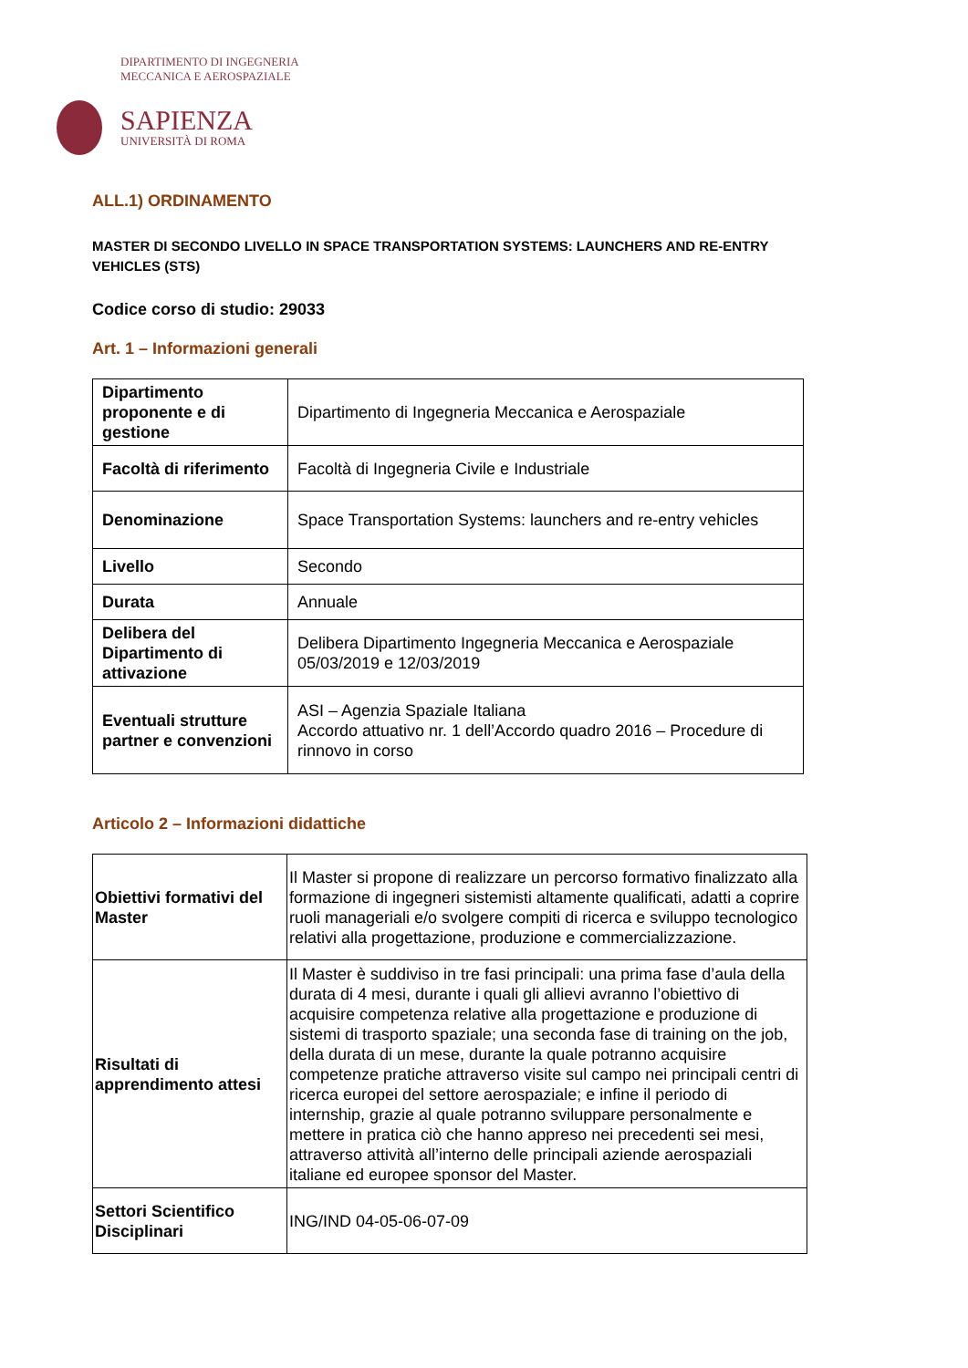DIPARTIMENTO DI INGEGNERIA
MECCANICA E AEROSPAZIALE
SAPIENZA
UNIVERSITÀ DI ROMA
ALL.1) ORDINAMENTO
MASTER DI SECONDO LIVELLO IN SPACE TRANSPORTATION SYSTEMS: LAUNCHERS AND RE-ENTRY VEHICLES (STS)
Codice corso di studio: 29033
Art. 1 – Informazioni generali
| Dipartimento proponente e di gestione | Dipartimento di Ingegneria Meccanica e Aerospaziale |
| Facoltà di riferimento | Facoltà di Ingegneria Civile e Industriale |
| Denominazione | Space Transportation Systems: launchers and re-entry vehicles |
| Livello | Secondo |
| Durata | Annuale |
| Delibera del Dipartimento di attivazione | Delibera Dipartimento Ingegneria Meccanica e Aerospaziale 05/03/2019 e 12/03/2019 |
| Eventuali strutture partner e convenzioni | ASI – Agenzia Spaziale Italiana Accordo attuativo nr. 1 dell’Accordo quadro 2016 – Procedure di rinnovo in corso |
Articolo 2 – Informazioni didattiche
| Obiettivi formativi del Master | Il Master si propone di realizzare un percorso formativo finalizzato alla formazione di ingegneri sistemisti altamente qualificati, adatti a coprire ruoli manageriali e/o svolgere compiti di ricerca e sviluppo tecnologico relativi alla progettazione, produzione e commercializzazione. |
| Risultati di apprendimento attesi | Il Master è suddiviso in tre fasi principali: una prima fase d’aula della durata di 4 mesi, durante i quali gli allievi avranno l’obiettivo di acquisire competenza relative alla progettazione e produzione di sistemi di trasporto spaziale; una seconda fase di training on the job, della durata di un mese, durante la quale potranno acquisire competenze pratiche attraverso visite sul campo nei principali centri di ricerca europei del settore aerospaziale; e infine il periodo di internship, grazie al quale potranno sviluppare personalmente e mettere in pratica ciò che hanno appreso nei precedenti sei mesi, attraverso attività all’interno delle principali aziende aerospaziali italiane ed europee sponsor del Master. |
| Settori Scientifico Disciplinari | ING/IND 04-05-06-07-09 |